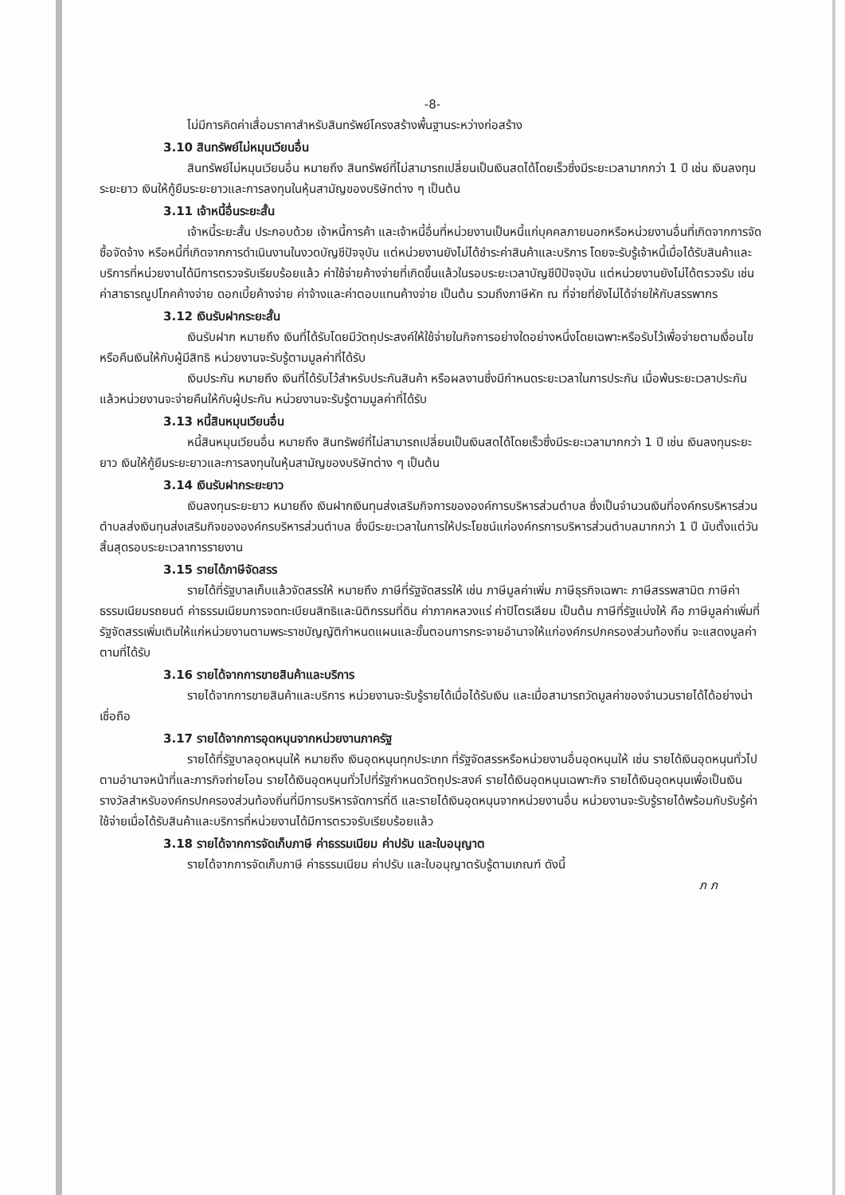-8-
ไม่มีการคิดค่าเสื่อมราคาสำหรับสินทรัพย์โครงสร้างพื้นฐานระหว่างก่อสร้าง
3.10 สินทรัพย์ไม่หมุนเวียนอื่น
สินทรัพย์ไม่หมุนเวียนอื่น หมายถึง สินทรัพย์ที่ไม่สามารถเปลี่ยนเป็นเงินสดได้โดยเร็วซึ่งมีระยะเวลามากกว่า 1 ปี เช่น เงินลงทุนระยะยาว เงินให้กู้ยืมระยะยาวและการลงทุนในหุ้นสามัญของบริษัทต่าง ๆ เป็นต้น
3.11 เจ้าหนี้อื่นระยะสั้น
เจ้าหนี้ระยะสั้น ประกอบด้วย เจ้าหนี้การค้า และเจ้าหนี้อื่นที่หน่วยงานเป็นหนี้แก่บุคคลภายนอกหรือหน่วยงานอื่นที่เกิดจากการจัดซื้อจัดจ้าง หรือหนี้ที่เกิดจากการดำเนินงานในงวดบัญชีปัจจุบัน แต่หน่วยงานยังไม่ได้ชำระค่าสินค้าและบริการ โดยจะรับรู้เจ้าหนี้เมื่อได้รับสินค้าและบริการที่หน่วยงานได้มีการตรวจรับเรียบร้อยแล้ว ค่าใช้จ่ายค้างจ่ายที่เกิดขึ้นแล้วในรอบระยะเวลาบัญชีปีปัจจุบัน แต่หน่วยงานยังไม่ได้ตรวจรับ เช่น ค่าสาธารณูปโภคค้างจ่าย ดอกเบี้ยค้างจ่าย ค่าจ้างและค่าตอบแทนค้างจ่าย เป็นต้น รวมถึงภาษีหัก ณ ที่จ่ายที่ยังไม่ได้จ่ายให้กับสรรพากร
3.12 เงินรับฝากระยะสั้น
เงินรับฝาก หมายถึง เงินที่ได้รับโดยมีวัตถุประสงค์ให้ใช้จ่ายในกิจการอย่างใดอย่างหนึ่งโดยเฉพาะหรือรับไว้เพื่อจ่ายตามเงื่อนไขหรือคืนเงินให้กับผู้มีสิทธิ หน่วยงานจะรับรู้ตามมูลค่าที่ได้รับ
เงินประกัน หมายถึง เงินที่ได้รับไว้สำหรับประกันสินค้า หรือผลงานซึ่งมีกำหนดระยะเวลาในการประกัน เมื่อพ้นระยะเวลาประกันแล้วหน่วยงานจะจ่ายคืนให้กับผู้ประกัน หน่วยงานจะรับรู้ตามมูลค่าที่ได้รับ
3.13 หนี้สินหมุนเวียนอื่น
หนี้สินหมุนเวียนอื่น หมายถึง สินทรัพย์ที่ไม่สามารถเปลี่ยนเป็นเงินสดได้โดยเร็วซึ่งมีระยะเวลามากกว่า 1 ปี เช่น เงินลงทุนระยะยาว เงินให้กู้ยืมระยะยาวและการลงทุนในหุ้นสามัญของบริษัทต่าง ๆ เป็นต้น
3.14 เงินรับฝากระยะยาว
เงินลงทุนระยะยาว หมายถึง เงินฝากเงินทุนส่งเสริมกิจการขององค์การบริหารส่วนตำบล ซึ่งเป็นจำนวนเงินที่องค์กรบริหารส่วนตำบลส่งเงินทุนส่งเสริมกิจขององค์กรบริหารส่วนตำบล ซึ่งมีระยะเวลาในการให้ประโยชน์แก่องค์กรการบริหารส่วนตำบลมากกว่า 1 ปี นับตั้งแต่วันสิ้นสุดรอบระยะเวลาการรายงาน
3.15 รายได้ภาษีจัดสรร
รายได้ที่รัฐบาลเก็บแล้วจัดสรรให้ หมายถึง ภาษีที่รัฐจัดสรรให้ เช่น ภาษีมูลค่าเพิ่ม ภาษีธุรกิจเฉพาะ ภาษีสรรพสามิต ภาษีค่าธรรมเนียมรถยนต์ ค่าธรรมเนียมการจดทะเบียนสิทธิและนิติกรรมที่ดิน ค่าภาคหลวงแร่ ค่าปิโตรเลียม เป็นต้น ภาษีที่รัฐแบ่งให้ คือ ภาษีมูลค่าเพิ่มที่รัฐจัดสรรเพิ่มเติมให้แก่หน่วยงานตามพระราชบัญญัติกำหนดแผนและขั้นตอนการกระจายอำนาจให้แก่องค์กรปกครองส่วนท้องถิ่น จะแสดงมูลค่าตามที่ได้รับ
3.16 รายได้จากการขายสินค้าและบริการ
รายได้จากการขายสินค้าและบริการ หน่วยงานจะรับรู้รายได้เมื่อได้รับเงิน และเมื่อสามารถวัดมูลค่าของจำนวนรายได้ได้อย่างน่าเชื่อถือ
3.17 รายได้จากการอุดหนุนจากหน่วยงานภาครัฐ
รายได้ที่รัฐบาลอุดหนุนให้ หมายถึง เงินอุดหนุนทุกประเภท ที่รัฐจัดสรรหรือหน่วยงานอื่นอุดหนุนให้ เช่น รายได้เงินอุดหนุนทั่วไปตามอำนาจหน้าที่และภารกิจถ่ายโอน รายได้เงินอุดหนุนทั่วไปที่รัฐกำหนดวัตถุประสงค์ รายได้เงินอุดหนุนเฉพาะกิจ รายได้เงินอุดหนุนเพื่อเป็นเงินรางวัลสำหรับองค์กรปกครองส่วนท้องถิ่นที่มีการบริหารจัดการที่ดี และรายได้เงินอุดหนุนจากหน่วยงานอื่น หน่วยงานจะรับรู้รายได้พร้อมกับรับรู้ค่าใช้จ่ายเมื่อได้รับสินค้าและบริการที่หน่วยงานได้มีการตรวจรับเรียบร้อยแล้ว
3.18 รายได้จากการจัดเก็บภาษี ค่าธรรมเนียม ค่าปรับ และใบอนุญาต
รายได้จากการจัดเก็บภาษี ค่าธรรมเนียม ค่าปรับ และใบอนุญาตรับรู้ตามเกณฑ์ ดังนี้
ภ ภ